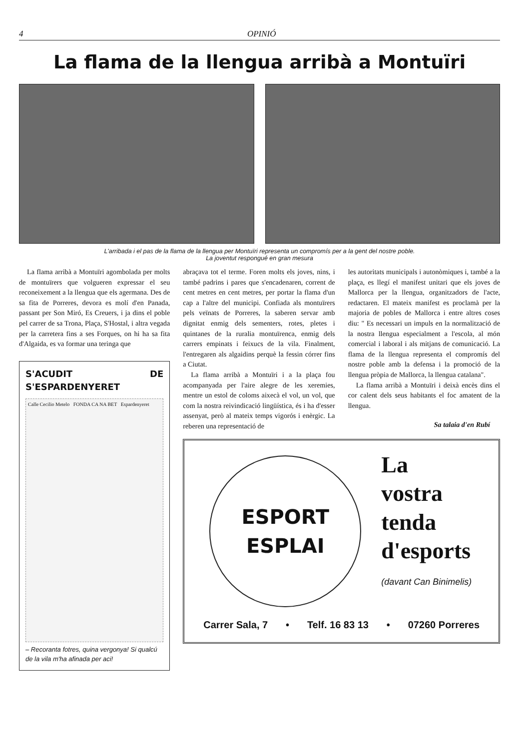4 OPINIÓ
La flama de la llengua arribà a Montuïri
L'arribada i el pas de la flama de la llengua per Montuïri representa un compromís per a la gent del nostre poble.
La joventut respongué en gran mesura
La flama arribà a Montuïri agombolada per molts de montuïrers que volgueren expressar el seu reconeixement a la llengua que els agermana. Des de sa fita de Porreres, devora es molí d'en Panada, passant per Son Miró, Es Creuers, i ja dins el poble pel carrer de sa Trona, Plaça, S'Hostal, i altra vegada per la carretera fins a ses Forques, on hi ha sa fita d'Algaida, es va formar una teringa que
S'ACUDIT DE S'ESPARDENYERET
Calle Cecilio Metelo FONDA CA NA BET Espardenyeret
– Recoranta fotres, quina vergonya! Si qualcú de la vila m'ha afinada per aci!
abraçava tot el terme. Foren molts els joves, nins, i també padrins i pares que s'encadenaren, corrent de cent metres en cent metres, per portar la flama d'un cap a l'altre del municipi. Confiada als montuïrers pels veïnats de Porreres, la saberen servar amb dignitat enmig dels sementers, rotes, pletes i quintanes de la ruralia montuïrenca, enmig dels carrers empinats i feixucs de la vila. Finalment, l'entregaren als algaidins perquè la fessin córrer fins a Ciutat.
La flama arribà a Montuïri i a la plaça fou acompanyada per l'aire alegre de les xeremies, mentre un estol de coloms aixecà el vol, un vol, que com la nostra reivindicació lingüística, és i ha d'esser assenyat, però al mateix temps vigorós i enèrgic. La reberen una representació de
les autoritats municipals i autonòmiques i, també a la plaça, es llegí el manifest unitari que els joves de Mallorca per la llengua, organitzadors de l'acte, redactaren. El mateix manifest es proclamà per la majoria de pobles de Mallorca i entre altres coses diu: " Es necessari un impuls en la normalització de la nostra llengua especialment a l'escola, al món comercial i laboral i als mitjans de comunicació. La flama de la llengua representa el compromís del nostre poble amb la defensa i la promoció de la llengua pròpia de Mallorca, la llengua catalana".
La flama arribà a Montuïri i deixà encès dins el cor calent dels seus habitants el foc amatent de la llengua.
Sa talaia d'en Rubí
ESPORT
ESPLAI
La
vostra
tenda
d'esports
(davant Can Binimelis)
Carrer Sala, 7 • Telf. 16 83 13 • 07260 Porreres